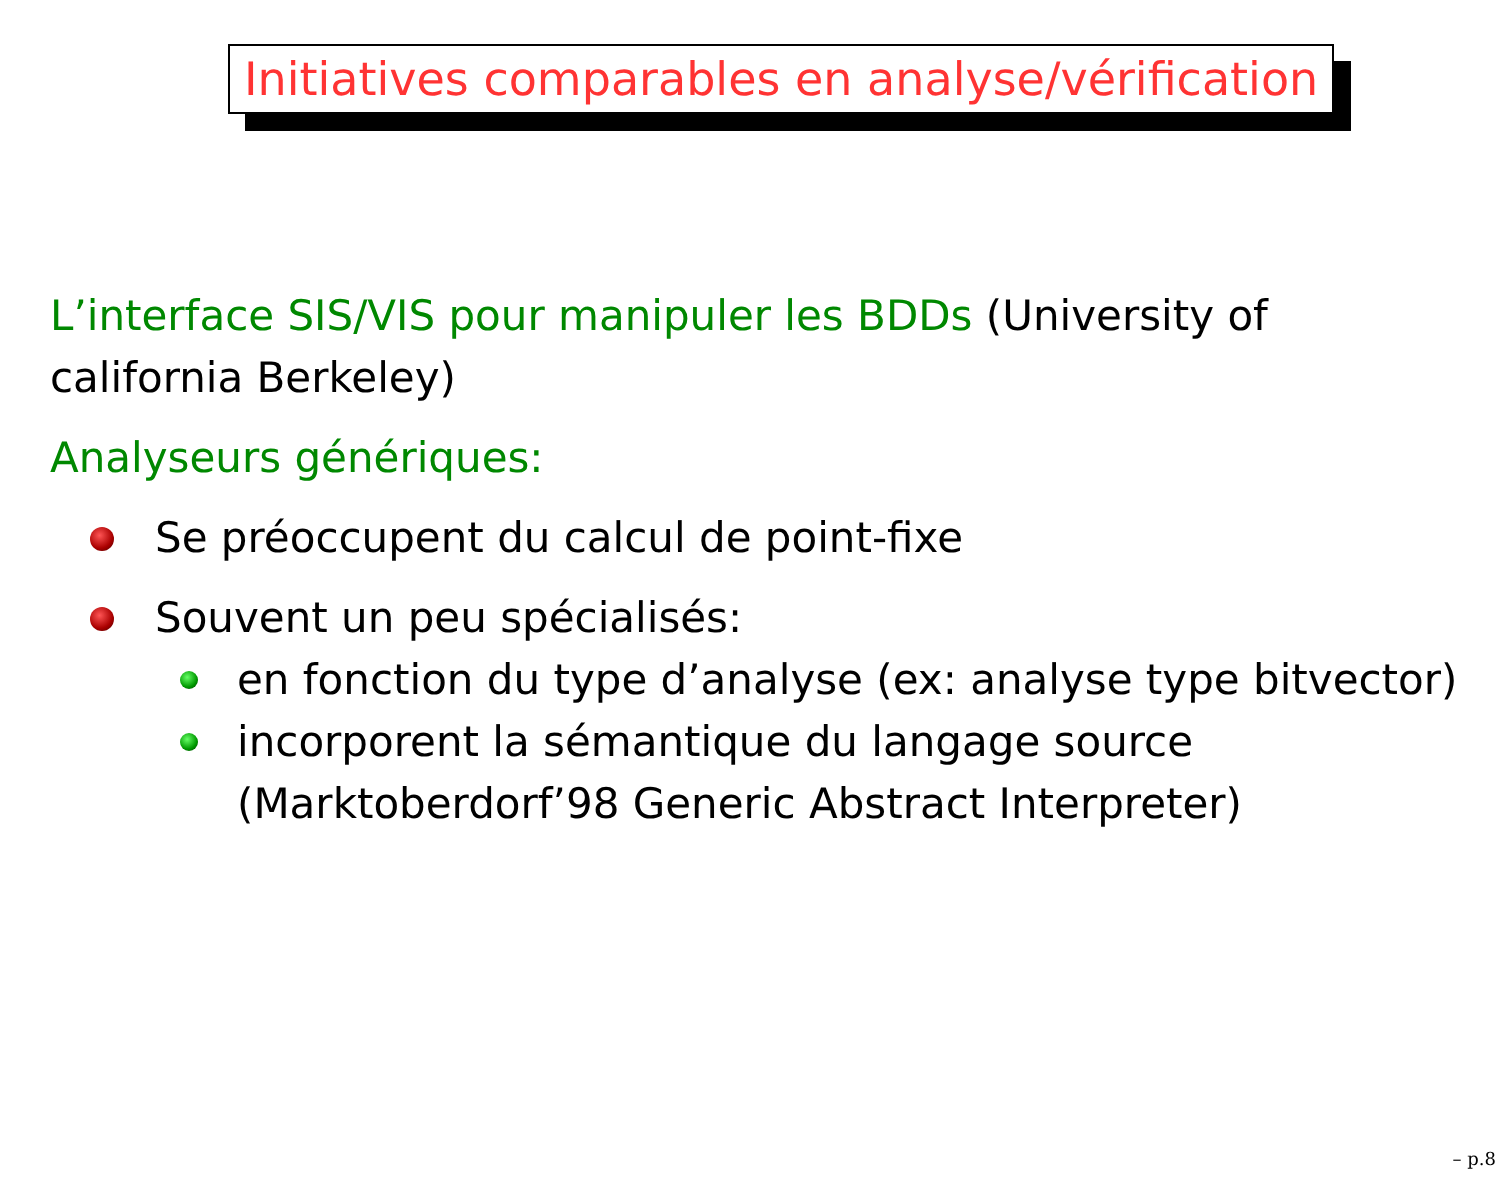Initiatives comparables en analyse/vérification
L’interface SIS/VIS pour manipuler les BDDs (University of california Berkeley)
Analyseurs génériques:
Se préoccupent du calcul de point-fixe
Souvent un peu spécialisés:
en fonction du type d’analyse (ex: analyse type bitvector)
incorporent la sémantique du langage source (Marktoberdorf’98 Generic Abstract Interpreter)
– p.8